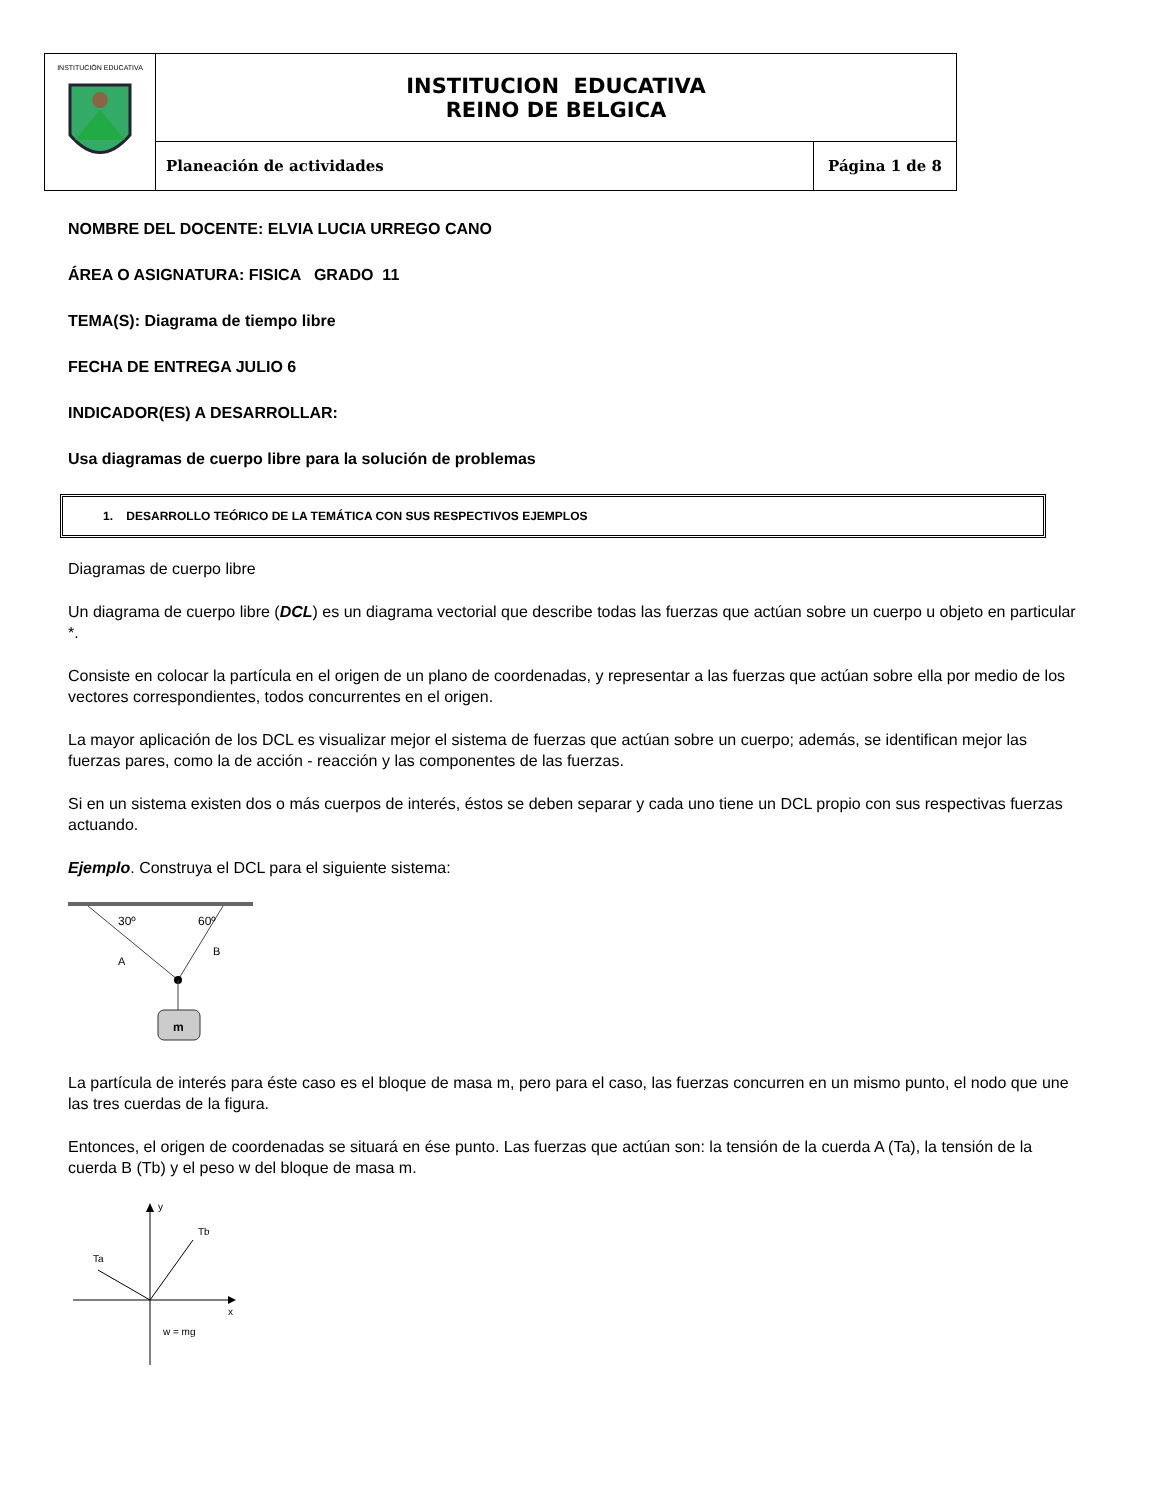| INSTITUCIÓN EDUCATIVA | INSTITUCION EDUCATIVA REINO DE BELGICA | |
| | Planeación de actividades | Página 1 de 8 |
NOMBRE DEL DOCENTE: ELVIA LUCIA URREGO CANO
ÁREA O ASIGNATURA: FISICA GRADO 11
TEMA(S): Diagrama de tiempo libre
FECHA DE ENTREGA JULIO 6
INDICADOR(ES) A DESARROLLAR:
Usa diagramas de cuerpo libre para la solución de problemas
1. DESARROLLO TEÓRICO DE LA TEMÁTICA CON SUS RESPECTIVOS EJEMPLOS
Diagramas de cuerpo libre
Un diagrama de cuerpo libre (DCL) es un diagrama vectorial que describe todas las fuerzas que actúan sobre un cuerpo u objeto en particular *.
Consiste en colocar la partícula en el origen de un plano de coordenadas, y representar a las fuerzas que actúan sobre ella por medio de los vectores correspondientes, todos concurrentes en el origen.
La mayor aplicación de los DCL es visualizar mejor el sistema de fuerzas que actúan sobre un cuerpo; además, se identifican mejor las fuerzas pares, como la de acción - reacción y las componentes de las fuerzas.
Si en un sistema existen dos o más cuerpos de interés, éstos se deben separar y cada uno tiene un DCL propio con sus respectivas fuerzas actuando.
Ejemplo. Construya el DCL para el siguiente sistema:
m
30º
60º
A
B
La partícula de interés para éste caso es el bloque de masa m, pero para el caso, las fuerzas concurren en un mismo punto, el nodo que une las tres cuerdas de la figura.
Entonces, el origen de coordenadas se situará en ése punto. Las fuerzas que actúan son: la tensión de la cuerda A (Ta), la tensión de la cuerda B (Tb) y el peso w del bloque de masa m.
y
x
Ta
Tb
w = mg